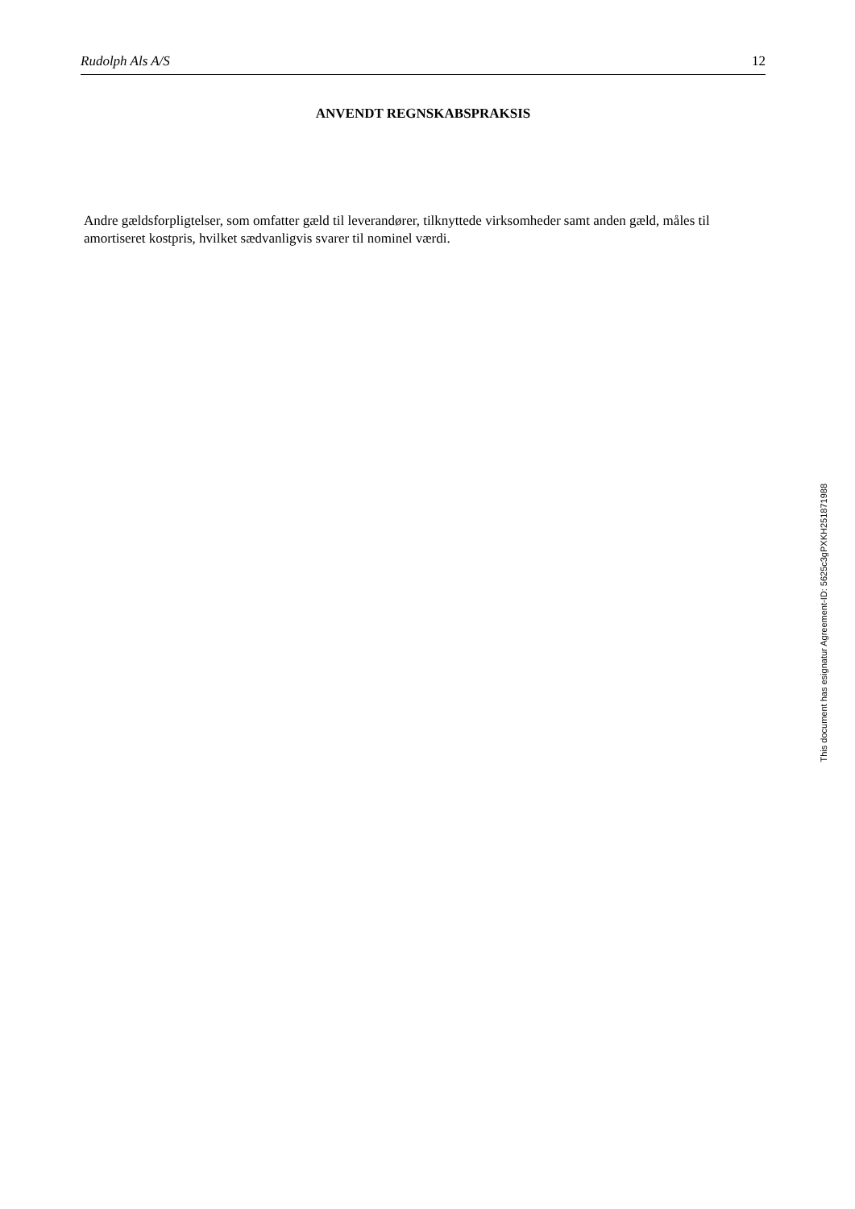Rudolph Als A/S 12
ANVENDT REGNSKABSPRAKSIS
Andre gældsforpligtelser, som omfatter gæld til leverandører, tilknyttede virksomheder samt anden gæld, måles til amortiseret kostpris, hvilket sædvanligvis svarer til nominel værdi.
This document has esignatur Agreement-ID: 5625c3gPXKH251871988